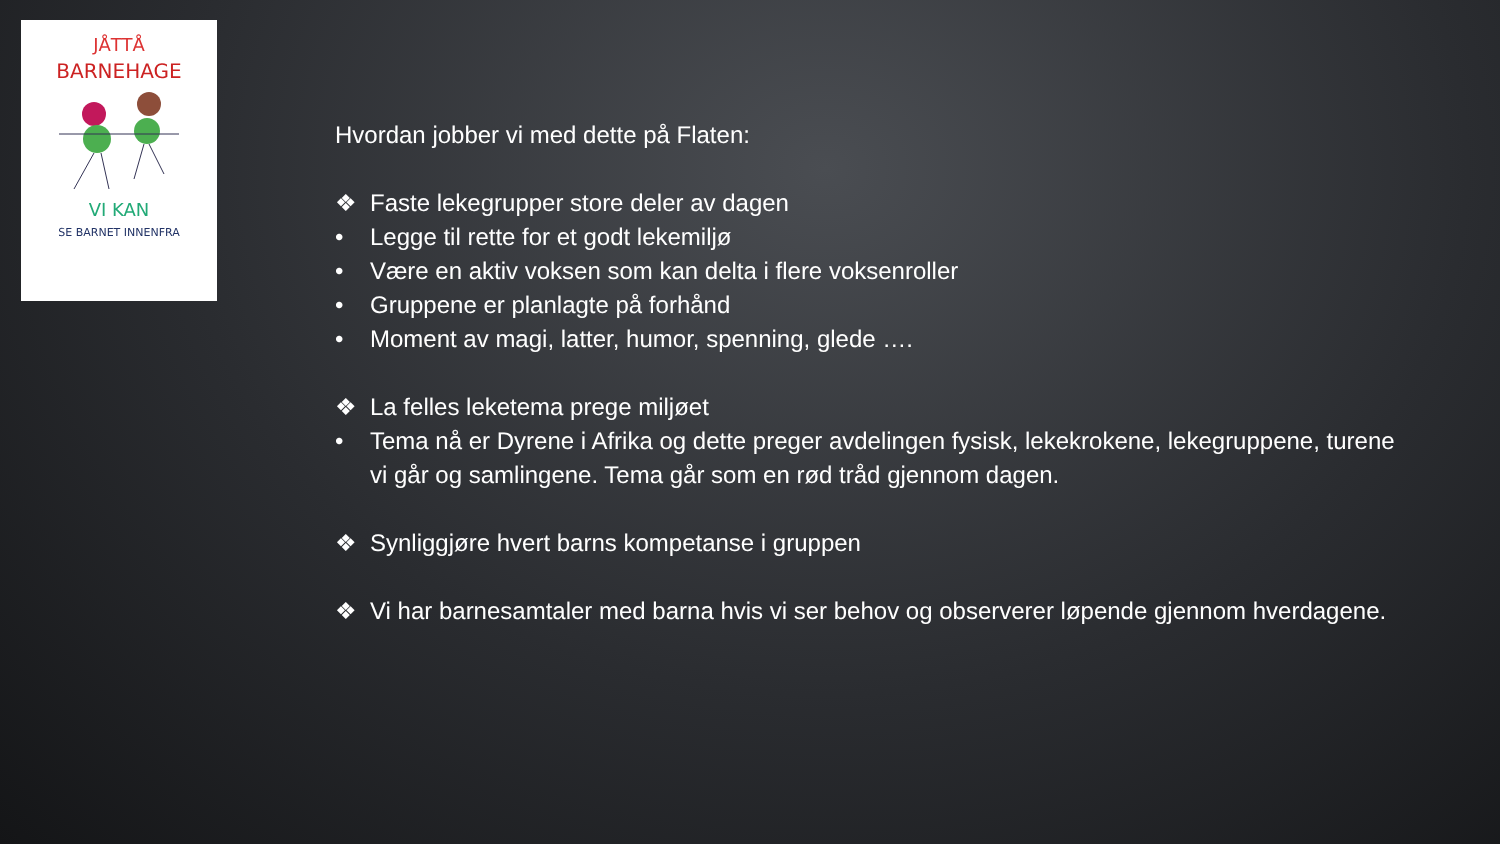JÅTTÅ
BARNEHAGE
VI KAN
SE BARNET INNENFRA
Hvordan jobber vi med dette på Flaten:
❖ Faste lekegrupper store deler av dagen
• Legge til rette for et godt lekemiljø
• Være en aktiv voksen som kan delta i flere voksenroller
• Gruppene er planlagte på forhånd
• Moment av magi, latter, humor, spenning, glede ….
❖ La felles leketema prege miljøet
• Tema nå er Dyrene i Afrika og dette preger avdelingen fysisk, lekekrokene, lekegruppene, turene vi går og samlingene. Tema går som en rød tråd gjennom dagen.
❖ Synliggjøre hvert barns kompetanse i gruppen
❖ Vi har barnesamtaler med barna hvis vi ser behov og observerer løpende gjennom hverdagene.